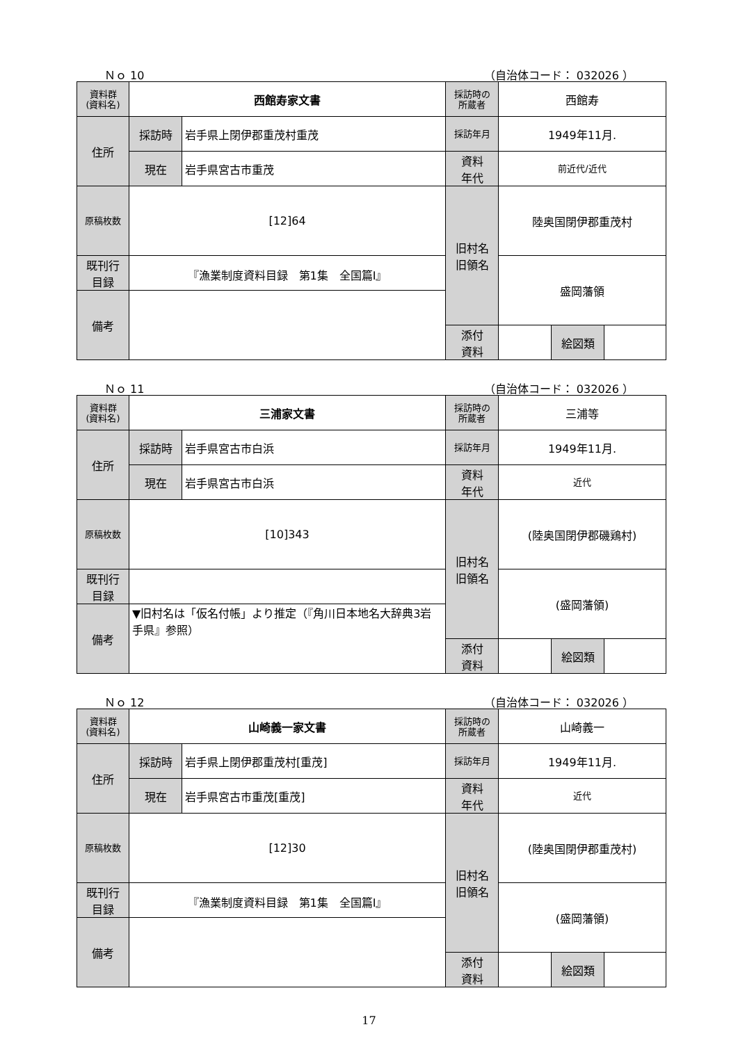Ｎｏ 10 （自治体コード： 032026 ）
| 資料群 (資料名) | 西館寿家文書 | | 採訪時の 所蔵者 | 西館寿 | | |
| 住所 | 採訪時 | 岩手県上閉伊郡重茂村重茂 | 採訪年月 | 1949年11月. | | |
| | 現在 | 岩手県宮古市重茂 | 資料 年代 | 前近代/近代 | | |
| 原稿枚数 | [12]64 | | 旧村名 旧領名 | 陸奥国閉伊郡重茂村 | | |
| 既刊行 目録 | 『漁業制度資料目録 第1集 全国篇Ⅰ』 | | | 盛岡藩領 | | |
| 備考 | | | | | | |
| | | | 添付 資料 | | 絵図類 | |
Ｎｏ 11 （自治体コード： 032026 ）
| 資料群 (資料名) | 三浦家文書 | | 採訪時の 所蔵者 | 三浦等 | | |
| 住所 | 採訪時 | 岩手県宮古市白浜 | 採訪年月 | 1949年11月. | | |
| | 現在 | 岩手県宮古市白浜 | 資料 年代 | 近代 | | |
| 原稿枚数 | [10]343 | | 旧村名 旧領名 | (陸奥国閉伊郡磯鶏村) | | |
| 既刊行 目録 | | | | (盛岡藩領) | | |
| 備考 | ▼旧村名は「仮名付帳」より推定（『角川日本地名大辞典3岩手県』参照） | | | | | |
| | | | 添付 資料 | | 絵図類 | |
Ｎｏ 12 （自治体コード： 032026 ）
| 資料群 (資料名) | 山崎義一家文書 | | 採訪時の 所蔵者 | 山崎義一 | | |
| 住所 | 採訪時 | 岩手県上閉伊郡重茂村[重茂] | 採訪年月 | 1949年11月. | | |
| | 現在 | 岩手県宮古市重茂[重茂] | 資料 年代 | 近代 | | |
| 原稿枚数 | [12]30 | | 旧村名 旧領名 | (陸奥国閉伊郡重茂村) | | |
| 既刊行 目録 | 『漁業制度資料目録 第1集 全国篇Ⅰ』 | | | (盛岡藩領) | | |
| 備考 | | | | | | |
| | | | 添付 資料 | | 絵図類 | |
17